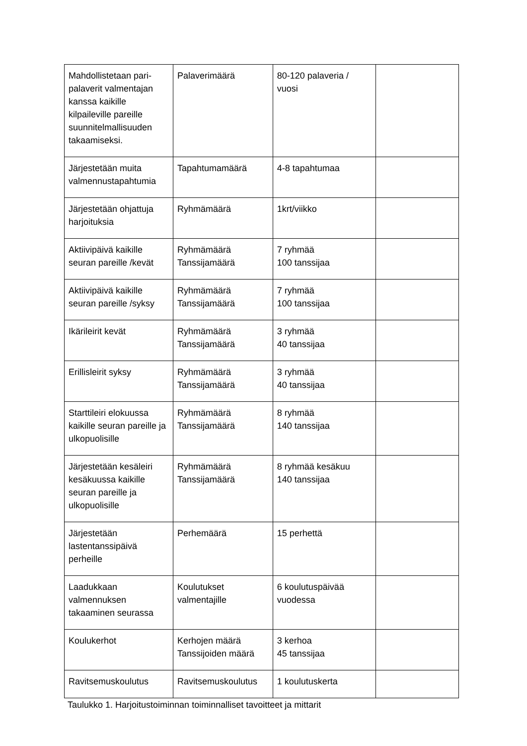| Mahdollistetaan pari-palaverit valmentajan kanssa kaikille kilpaileville pareille suunnitelmallisuuden takaamiseksi. | Palaverimäärä | 80-120 palaveria / vuosi | |
| Järjestetään muita valmennustapahtumia | Tapahtumamäärä | 4-8 tapahtumaa | |
| Järjestetään ohjattuja harjoituksia | Ryhmämäärä | 1krt/viikko | |
| Aktiivipäivä kaikille seuran pareille /kevät | Ryhmämäärä Tanssijamäärä | 7 ryhmää 100 tanssijaa | |
| Aktiivipäivä kaikille seuran pareille /syksy | Ryhmämäärä Tanssijamäärä | 7 ryhmää 100 tanssijaa | |
| Ikärileirit kevät | Ryhmämäärä Tanssijamäärä | 3 ryhmää 40 tanssijaa | |
| Erillisleirit syksy | Ryhmämäärä Tanssijamäärä | 3 ryhmää 40 tanssijaa | |
| Starttileiri elokuussa kaikille seuran pareille ja ulkopuolisille | Ryhmämäärä Tanssijamäärä | 8 ryhmää 140 tanssijaa | |
| Järjestetään kesäleiri kesäkuussa kaikille seuran pareille ja ulkopuolisille | Ryhmämäärä Tanssijamäärä | 8 ryhmää kesäkuu 140 tanssijaa | |
| Järjestetään lastentanssipäivä perheille | Perhemäärä | 15 perhettä | |
| Laadukkaan valmennuksen takaaminen seurassa | Koulutukset valmentajille | 6 koulutuspäivää vuodessa | |
| Koulukerhot | Kerhojen määrä Tanssijoiden määrä | 3 kerhoa 45 tanssijaa | |
| Ravitsemuskoulutus | Ravitsemuskoulutus | 1 koulutuskerta | |
Taulukko 1. Harjoitustoiminnan toiminnalliset tavoitteet ja mittarit